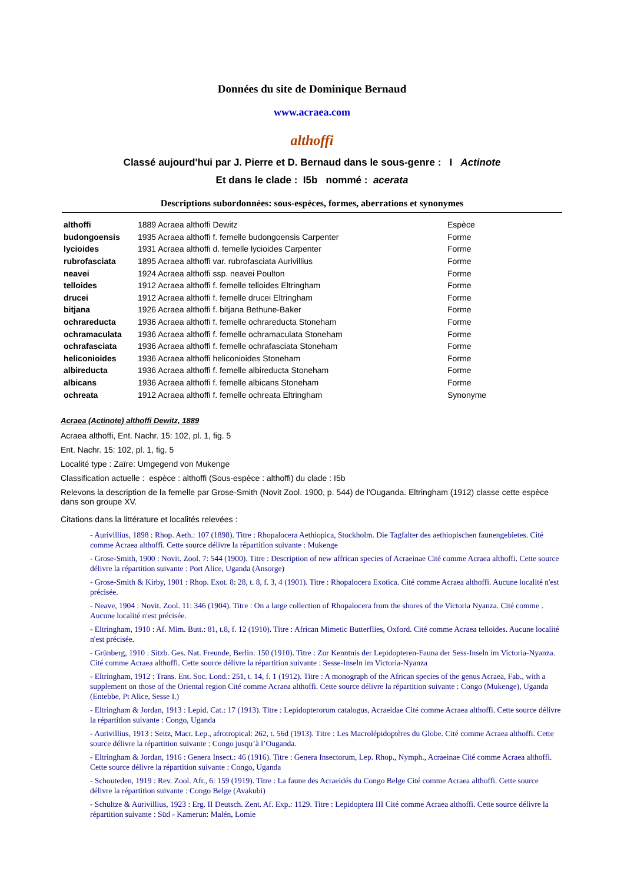Données du site de Dominique Bernaud
www.acraea.com
althoffi
Classé aujourd'hui par J. Pierre et D. Bernaud dans le sous-genre : I Actinote
Et dans le clade : I5b nommé : acerata
Descriptions subordonnées: sous-espèces, formes, aberrations et synonymes
| althoffi | 1889 Acraea althoffi Dewitz | Espèce |
| budongoensis | 1935 Acraea althoffi f. femelle budongoensis Carpenter | Forme |
| lycioides | 1931 Acraea althoffi d. femelle lycioides Carpenter | Forme |
| rubrofasciata | 1895 Acraea althoffi var. rubrofasciata Aurivillius | Forme |
| neavei | 1924 Acraea althoffi ssp. neavei Poulton | Forme |
| telloides | 1912 Acraea althoffi f. femelle telloides Eltringham | Forme |
| drucei | 1912 Acraea althoffi f. femelle drucei Eltringham | Forme |
| bitjana | 1926 Acraea althoffi f. bitjana Bethune-Baker | Forme |
| ochrareducta | 1936 Acraea althoffi f. femelle ochrareducta Stoneham | Forme |
| ochramaculata | 1936 Acraea althoffi f. femelle ochramaculata Stoneham | Forme |
| ochrafasciata | 1936 Acraea althoffi f. femelle ochrafasciata Stoneham | Forme |
| heliconioides | 1936 Acraea althoffi heliconioides Stoneham | Forme |
| albireducta | 1936 Acraea althoffi f. femelle albireducta Stoneham | Forme |
| albicans | 1936 Acraea althoffi f. femelle albicans Stoneham | Forme |
| ochreata | 1912 Acraea althoffi f. femelle ochreata Eltringham | Synonyme |
Acraea (Actinote) althoffi Dewitz, 1889
Acraea althoffi, Ent. Nachr. 15: 102, pl. 1, fig. 5
Ent. Nachr. 15: 102, pl. 1, fig. 5
Localité type : Zaïre: Umgegend von Mukenge
Classification actuelle : espèce : althoffi (Sous-espèce : althoffi) du clade : I5b
Relevons la description de la femelle par Grose-Smith (Novit Zool. 1900, p. 544) de l'Ouganda. Eltringham (1912) classe cette espèce dans son groupe XV.
Citations dans la littérature et localités relevées :
- Aurivillius, 1898 : Rhop. Aeth.: 107 (1898). Titre : Rhopalocera Aethiopica, Stockholm. Die Tagfalter des aethiopischen faunengebietes. Cité comme Acraea althoffi. Cette source délivre la répartition suivante : Mukenge
- Grose-Smith, 1900 : Novit. Zool. 7: 544 (1900). Titre : Description of new affrican species of Acraeinae Cité comme Acraea althoffi. Cette source délivre la répartition suivante : Port Alice, Uganda (Ansorge)
- Grose-Smith & Kirby, 1901 : Rhop. Exot. 8: 28, t. 8, f. 3, 4 (1901). Titre : Rhopalocera Exotica. Cité comme Acraea althoffi. Aucune localité n'est précisée.
- Neave, 1904 : Novit. Zool. 11: 346 (1904). Titre : On a large collection of Rhopalocera from the shores of the Victoria Nyanza. Cité comme . Aucune localité n'est précisée.
- Eltringham, 1910 : Af. Mim. Butt.: 81, t.8, f. 12 (1910). Titre : African Mimetic Butterflies, Oxford. Cité comme Acraea telloides. Aucune localité n'est précisée.
- Grünberg, 1910 : Sitzb. Ges. Nat. Freunde, Berlin: 150 (1910). Titre : Zur Kenntnis der Lepidopteren-Fauna der Sess-Inseln im Victoria-Nyanza. Cité comme Acraea althoffi. Cette source délivre la répartition suivante : Sesse-Inseln im Victoria-Nyanza
- Eltringham, 1912 : Trans. Ent. Soc. Lond.: 251, t. 14, f. 1 (1912). Titre : A monograph of the African species of the genus Acraea, Fab., with a supplement on those of the Oriental region Cité comme Acraea althoffi. Cette source délivre la répartition suivante : Congo (Mukenge), Uganda (Entebbe, Pt Alice, Sesse I.)
- Eltringham & Jordan, 1913 : Lepid. Cat.: 17 (1913). Titre : Lepidopterorum catalogus, Acraeidae Cité comme Acraea althoffi. Cette source délivre la répartition suivante : Congo, Uganda
- Aurivillius, 1913 : Seitz, Macr. Lep., afrotropical: 262, t. 56d (1913). Titre : Les Macrolépidoptères du Globe. Cité comme Acraea althoffi. Cette source délivre la répartition suivante : Congo jusqu’à l’Ouganda.
- Eltringham & Jordan, 1916 : Genera Insect.: 46 (1916). Titre : Genera Insectorum, Lep. Rhop., Nymph., Acraeinae Cité comme Acraea althoffi. Cette source délivre la répartition suivante : Congo, Uganda
- Schouteden, 1919 : Rev. Zool. Afr., 6: 159 (1919). Titre : La faune des Acraeidés du Congo Belge Cité comme Acraea althoffi. Cette source délivre la répartition suivante : Congo Belge (Avakubi)
- Schultze & Aurivillius, 1923 : Erg. II Deutsch. Zent. Af. Exp.: 1129. Titre : Lepidoptera III Cité comme Acraea althoffi. Cette source délivre la répartition suivante : Süd - Kamerun: Malén, Lomie